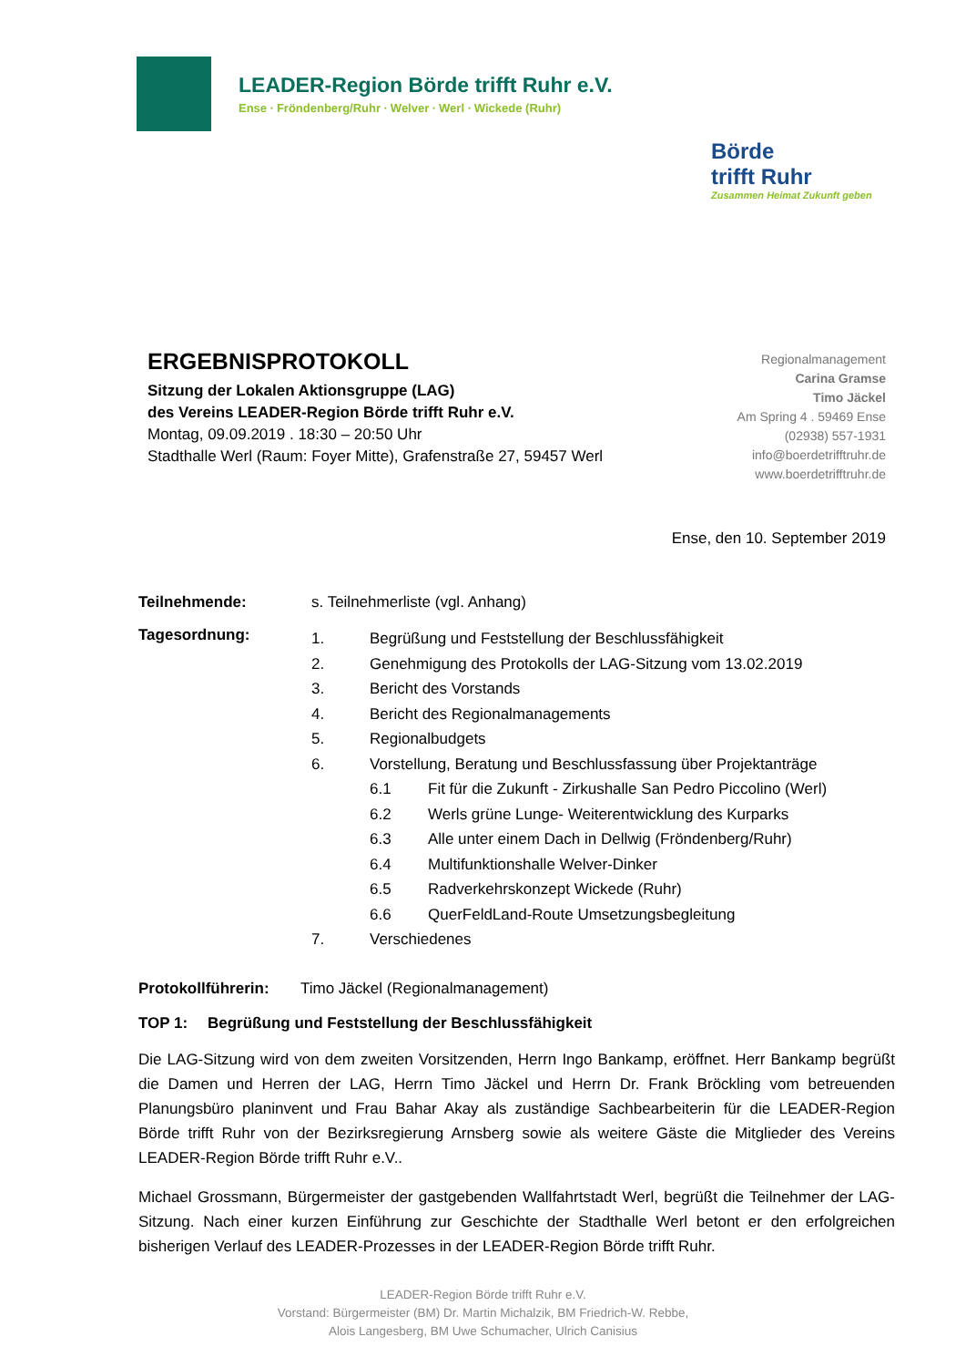LEADER-Region Börde trifft Ruhr e.V.
Ense ∙ Fröndenberg/Ruhr ∙ Welver ∙ Werl ∙ Wickede (Ruhr)
Börde
trifft Ruhr
Zusammen Heimat Zukunft geben
ERGEBNISPROTOKOLL
Sitzung der Lokalen Aktionsgruppe (LAG)
des Vereins LEADER-Region Börde trifft Ruhr e.V.
Montag, 09.09.2019 . 18:30 – 20:50 Uhr
Stadthalle Werl (Raum: Foyer Mitte), Grafenstraße 27, 59457 Werl
Regionalmanagement
Carina Gramse
Timo Jäckel
Am Spring 4 . 59469 Ense
(02938) 557-1931
info@boerdetrifftruhr.de
www.boerdetrifftruhr.de
Ense, den 10. September 2019
Teilnehmende: s. Teilnehmerliste (vgl. Anhang)
Tagesordnung:
1. Begrüßung und Feststellung der Beschlussfähigkeit
2. Genehmigung des Protokolls der LAG-Sitzung vom 13.02.2019
3. Bericht des Vorstands
4. Bericht des Regionalmanagements
5. Regionalbudgets
6. Vorstellung, Beratung und Beschlussfassung über Projektanträge
6.1 Fit für die Zukunft - Zirkushalle San Pedro Piccolino (Werl)
6.2 Werls grüne Lunge- Weiterentwicklung des Kurparks
6.3 Alle unter einem Dach in Dellwig (Fröndenberg/Ruhr)
6.4 Multifunktionshalle Welver-Dinker
6.5 Radverkehrskonzept Wickede (Ruhr)
6.6 QuerFeldLand-Route Umsetzungsbegleitung
7. Verschiedenes
Protokollführerin:
Timo Jäckel (Regionalmanagement)
TOP 1: Begrüßung und Feststellung der Beschlussfähigkeit
Die LAG-Sitzung wird von dem zweiten Vorsitzenden, Herrn Ingo Bankamp, eröffnet. Herr Bankamp begrüßt die Damen und Herren der LAG, Herrn Timo Jäckel und Herrn Dr. Frank Bröckling vom betreuenden Planungsbüro planinvent und Frau Bahar Akay als zuständige Sachbearbeiterin für die LEADER-Region Börde trifft Ruhr von der Bezirksregierung Arnsberg sowie als weitere Gäste die Mitglieder des Vereins LEADER-Region Börde trifft Ruhr e.V..
Michael Grossmann, Bürgermeister der gastgebenden Wallfahrtstadt Werl, begrüßt die Teilnehmer der LAG-Sitzung. Nach einer kurzen Einführung zur Geschichte der Stadthalle Werl betont er den erfolgreichen bisherigen Verlauf des LEADER-Prozesses in der LEADER-Region Börde trifft Ruhr.
LEADER-Region Börde trifft Ruhr e.V.
Vorstand: Bürgermeister (BM) Dr. Martin Michalzik, BM Friedrich-W. Rebbe,
Alois Langesberg, BM Uwe Schumacher, Ulrich Canisius